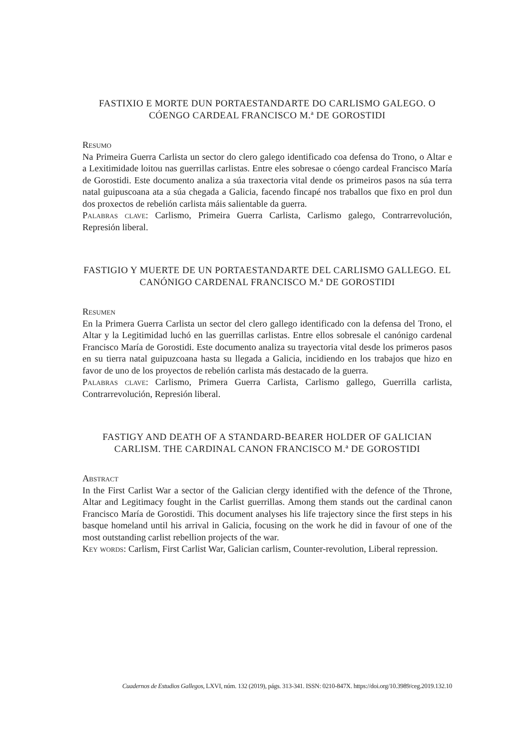FASTIXIO E MORTE DUN PORTAESTANDARTE DO CARLISMO GALEGO. O CÓENGO CARDEAL FRANCISCO M.ª DE GOROSTIDI
Resumo
Na Primeira Guerra Carlista un sector do clero galego identificado coa defensa do Trono, o Altar e a Lexitimidade loitou nas guerrillas carlistas. Entre eles sobresae o cóengo cardeal Francisco María de Gorostidi. Este documento analiza a súa traxectoria vital dende os primeiros pasos na súa terra natal guipuscoana ata a súa chegada a Galicia, facendo fincapé nos traballos que fixo en prol dun dos proxectos de rebelión carlista máis salientable da guerra.
Palabras clave: Carlismo, Primeira Guerra Carlista, Carlismo galego, Contrarrevolución, Represión liberal.
FASTIGIO Y MUERTE DE UN PORTAESTANDARTE DEL CARLISMO GALLEGO. EL CANÓNIGO CARDENAL FRANCISCO M.ª DE GOROSTIDI
Resumen
En la Primera Guerra Carlista un sector del clero gallego identificado con la defensa del Trono, el Altar y la Legitimidad luchó en las guerrillas carlistas. Entre ellos sobresale el canónigo cardenal Francisco María de Gorostidi. Este documento analiza su trayectoria vital desde los primeros pasos en su tierra natal guipuzcoana hasta su llegada a Galicia, incidiendo en los trabajos que hizo en favor de uno de los proyectos de rebelión carlista más destacado de la guerra.
Palabras clave: Carlismo, Primera Guerra Carlista, Carlismo gallego, Guerrilla carlista, Contrarrevolución, Represión liberal.
FASTIGY AND DEATH OF A STANDARD-BEARER HOLDER OF GALICIAN CARLISM. THE CARDINAL CANON FRANCISCO M.ª DE GOROSTIDI
Abstract
In the First Carlist War a sector of the Galician clergy identified with the defence of the Throne, Altar and Legitimacy fought in the Carlist guerrillas. Among them stands out the cardinal canon Francisco María de Gorostidi. This document analyses his life trajectory since the first steps in his basque homeland until his arrival in Galicia, focusing on the work he did in favour of one of the most outstanding carlist rebellion projects of the war.
Key words: Carlism, First Carlist War, Galician carlism, Counter-revolution, Liberal repression.
Cuadernos de Estudios Gallegos, LXVI, núm. 132 (2019), págs. 313-341. ISSN: 0210-847X. https://doi.org/10.3989/ceg.2019.132.10